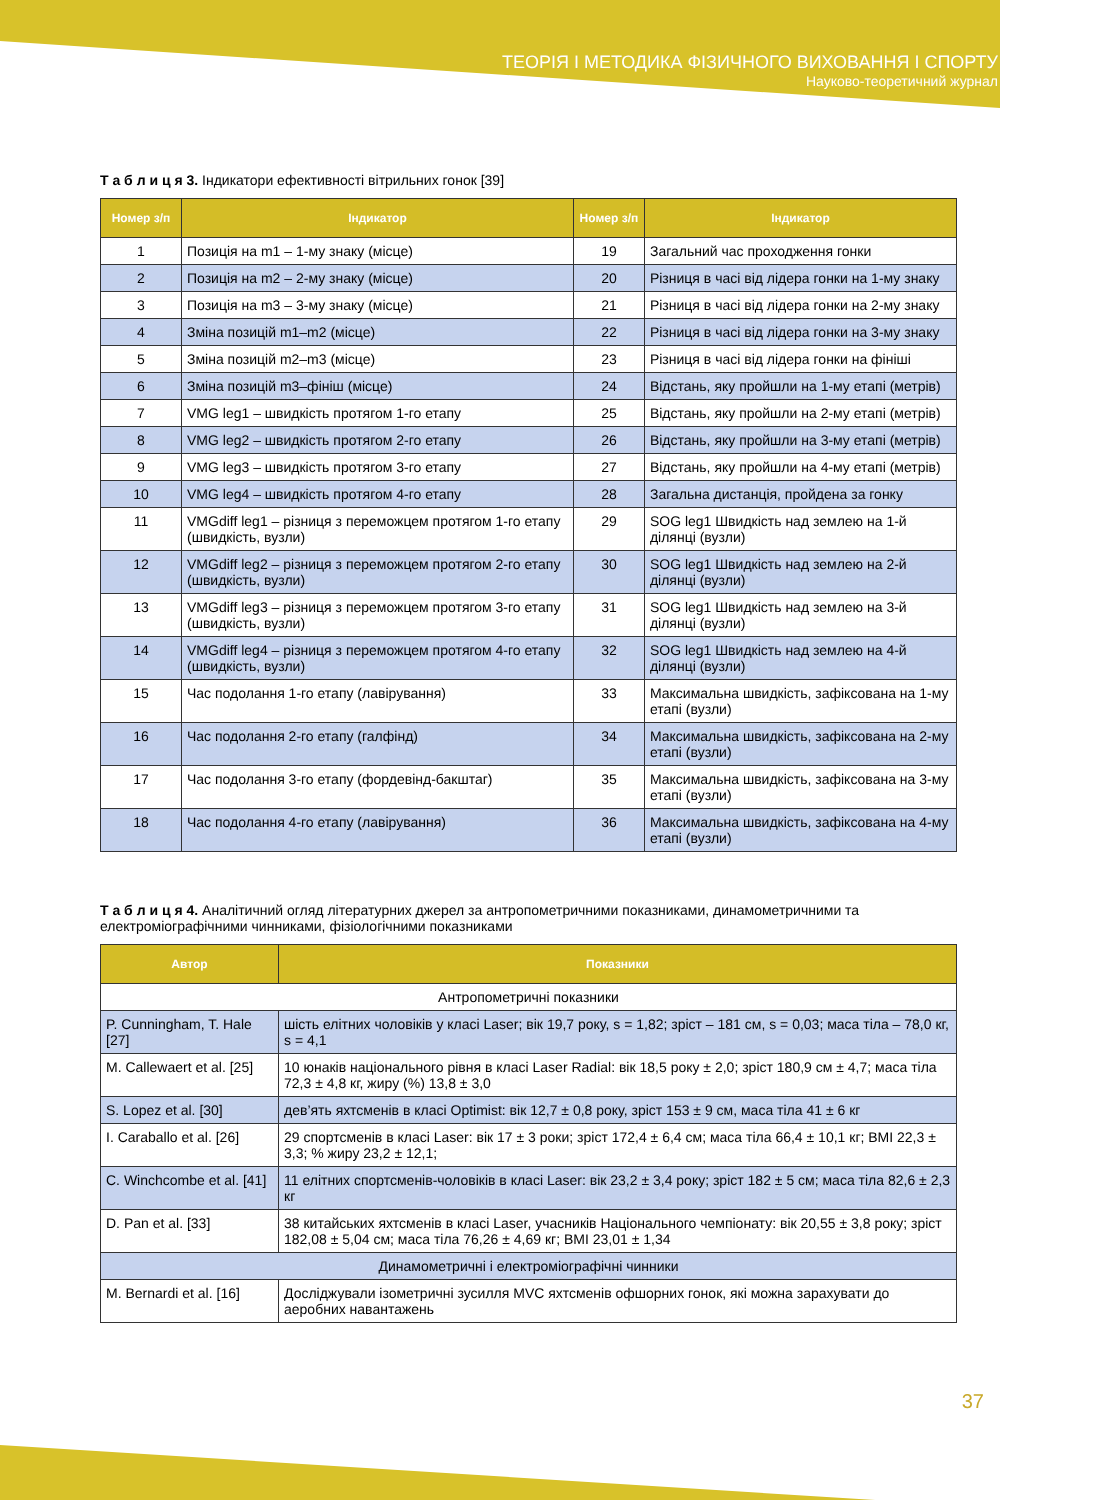ТЕОРІЯ І МЕТОДИКА ФІЗИЧНОГО ВИХОВАННЯ І СПОРТУ
Науково-теоретичний журнал
Т а б л и ц я 3. Індикатори ефективності вітрильних гонок [39]
| Номер з/п | Індикатор | Номер з/п | Індикатор |
| --- | --- | --- | --- |
| 1 | Позиція на m1 – 1-му знаку (місце) | 19 | Загальний час проходження гонки |
| 2 | Позиція на m2 – 2-му знаку (місце) | 20 | Різниця в часі від лідера гонки на 1-му знаку |
| 3 | Позиція на m3 – 3-му знаку (місце) | 21 | Різниця в часі від лідера гонки на 2-му знаку |
| 4 | Зміна позицій m1–m2 (місце) | 22 | Різниця в часі від лідера гонки на 3-му знаку |
| 5 | Зміна позицій m2–m3 (місце) | 23 | Різниця в часі від лідера гонки на фініші |
| 6 | Зміна позицій m3–фініш (місце) | 24 | Відстань, яку пройшли на 1-му етапі (метрів) |
| 7 | VMG leg1 – швидкість протягом 1-го етапу | 25 | Відстань, яку пройшли на 2-му етапі (метрів) |
| 8 | VMG leg2 – швидкість протягом 2-го етапу | 26 | Відстань, яку пройшли на 3-му етапі (метрів) |
| 9 | VMG leg3 – швидкість протягом 3-го етапу | 27 | Відстань, яку пройшли на 4-му етапі (метрів) |
| 10 | VMG leg4 – швидкість протягом 4-го етапу | 28 | Загальна дистанція, пройдена за гонку |
| 11 | VMGdiff leg1 – різниця з переможцем протягом 1-го етапу (швидкість, вузли) | 29 | SOG leg1 Швидкість над землею на 1-й ділянці (вузли) |
| 12 | VMGdiff leg2 – різниця з переможцем протягом 2-го етапу (швидкість, вузли) | 30 | SOG leg1 Швидкість над землею на 2-й ділянці (вузли) |
| 13 | VMGdiff leg3 – різниця з переможцем протягом 3-го етапу (швидкість, вузли) | 31 | SOG leg1 Швидкість над землею на 3-й ділянці (вузли) |
| 14 | VMGdiff leg4 – різниця з переможцем протягом 4-го етапу (швидкість, вузли) | 32 | SOG leg1 Швидкість над землею на 4-й ділянці (вузли) |
| 15 | Час подолання 1-го етапу (лавірування) | 33 | Максимальна швидкість, зафіксована на 1-му етапі (вузли) |
| 16 | Час подолання 2-го етапу (галфінд) | 34 | Максимальна швидкість, зафіксована на 2-му етапі (вузли) |
| 17 | Час подолання 3-го етапу (фордевінд-бакштаг) | 35 | Максимальна швидкість, зафіксована на 3-му етапі (вузли) |
| 18 | Час подолання 4-го етапу (лавірування) | 36 | Максимальна швидкість, зафіксована на 4-му етапі (вузли) |
Т а б л и ц я 4. Аналітичний огляд літературних джерел за антропометричними показниками, динамометричними та електроміографічними чинниками, фізіологічними показниками
| Автор | Показники |
| --- | --- |
| Антропометричні показники | |
| P. Cunningham, T. Hale [27] | шість елітних чоловіків у класі Laser; вік 19,7 року, s = 1,82; зріст – 181 см, s = 0,03; маса тіла – 78,0 кг, s = 4,1 |
| M. Callewaert et al. [25] | 10 юнаків національного рівня в класі Laser Radial: вік 18,5 року ± 2,0; зріст 180,9 см ± 4,7; маса тіла 72,3 ± 4,8 кг, жиру (%) 13,8 ± 3,0 |
| S. Lopez et al. [30] | дев’ять яхтсменів в класі Optimist: вік 12,7 ± 0,8 року, зріст 153 ± 9 см, маса тіла 41 ± 6 кг |
| I. Caraballo et al. [26] | 29 спортсменів в класі Laser: вік 17 ± 3 роки; зріст 172,4 ± 6,4 см; маса тіла 66,4 ± 10,1 кг; BMI 22,3 ± 3,3; % жиру 23,2 ± 12,1; |
| C. Winchcombe et al. [41] | 11 елітних спортсменів-чоловіків в класі Laser: вік 23,2 ± 3,4 року; зріст 182 ± 5 см; маса тіла 82,6 ± 2,3 кг |
| D. Pan et al. [33] | 38 китайських яхтсменів в класі Laser, учасників Національного чемпіонату: вік 20,55 ± 3,8 року; зріст 182,08 ± 5,04 см; маса тіла 76,26 ± 4,69 кг; BMI 23,01 ± 1,34 |
| Динамометричні і електроміографічні чинники | |
| M. Bernardi et al. [16] | Досліджували ізометричні зусилля MVC яхтсменів офшорних гонок, які можна зарахувати до аеробних навантажень |
37